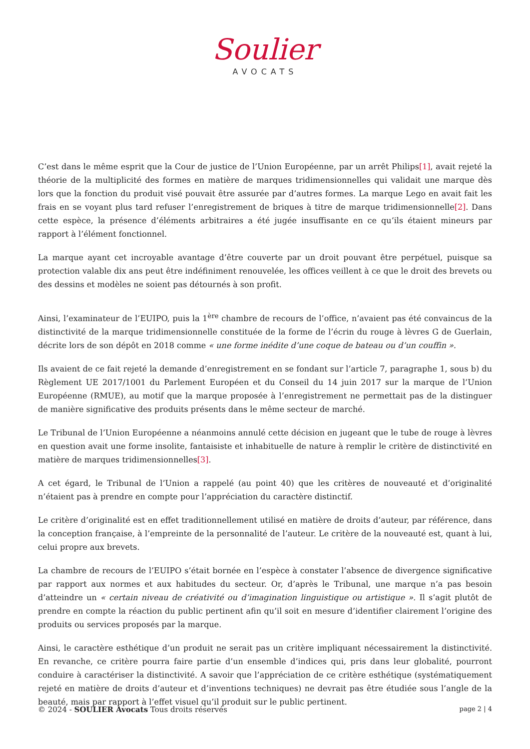Soulier
AVOCATS
C’est dans le même esprit que la Cour de justice de l’Union Européenne, par un arrêt Philips[1], avait rejeté la théorie de la multiplicité des formes en matière de marques tridimensionnelles qui validait une marque dès lors que la fonction du produit visé pouvait être assurée par d’autres formes. La marque Lego en avait fait les frais en se voyant plus tard refuser l’enregistrement de briques à titre de marque tridimensionnelle[2]. Dans cette espèce, la présence d’éléments arbitraires a été jugée insuffisante en ce qu’ils étaient mineurs par rapport à l’élément fonctionnel.
La marque ayant cet incroyable avantage d’être couverte par un droit pouvant être perpétuel, puisque sa protection valable dix ans peut être indéfiniment renouvelée, les offices veillent à ce que le droit des brevets ou des dessins et modèles ne soient pas détournés à son profit.
Ainsi, l’examinateur de l’EUIPO, puis la 1<sup>ère</sup> chambre de recours de l’office, n’avaient pas été convaincus de la distinctivité de la marque tridimensionnelle constituée de la forme de l’écrin du rouge à lèvres G de Guerlain, décrite lors de son dépôt en 2018 comme « une forme inédite d’une coque de bateau ou d’un couffin ».
Ils avaient de ce fait rejeté la demande d’enregistrement en se fondant sur l’article 7, paragraphe 1, sous b) du Règlement UE 2017/1001 du Parlement Européen et du Conseil du 14 juin 2017 sur la marque de l’Union Européenne (RMUE), au motif que la marque proposée à l’enregistrement ne permettait pas de la distinguer de manière significative des produits présents dans le même secteur de marché.
Le Tribunal de l’Union Européenne a néanmoins annulé cette décision en jugeant que le tube de rouge à lèvres en question avait une forme insolite, fantaisiste et inhabituelle de nature à remplir le critère de distinctivité en matière de marques tridimensionnelles[3].
A cet égard, le Tribunal de l’Union a rappelé (au point 40) que les critères de nouveauté et d’originalité n’étaient pas à prendre en compte pour l’appréciation du caractère distinctif.
Le critère d’originalité est en effet traditionnellement utilisé en matière de droits d’auteur, par référence, dans la conception française, à l’empreinte de la personnalité de l’auteur. Le critère de la nouveauté est, quant à lui, celui propre aux brevets.
La chambre de recours de l’EUIPO s’était bornée en l’espèce à constater l’absence de divergence significative par rapport aux normes et aux habitudes du secteur. Or, d’après le Tribunal, une marque n’a pas besoin d’atteindre un « certain niveau de créativité ou d’imagination linguistique ou artistique ». Il s’agit plutôt de prendre en compte la réaction du public pertinent afin qu’il soit en mesure d’identifier clairement l’origine des produits ou services proposés par la marque.
Ainsi, le caractère esthétique d’un produit ne serait pas un critère impliquant nécessairement la distinctivité. En revanche, ce critère pourra faire partie d’un ensemble d’indices qui, pris dans leur globalité, pourront conduire à caractériser la distinctivité. A savoir que l’appréciation de ce critère esthétique (systématiquement rejeté en matière de droits d’auteur et d’inventions techniques) ne devrait pas être étudiée sous l’angle de la beauté, mais par rapport à l’effet visuel qu’il produit sur le public pertinent.
© 2024 - SOULIER Avocats Tous droits réservés page 2 | 4